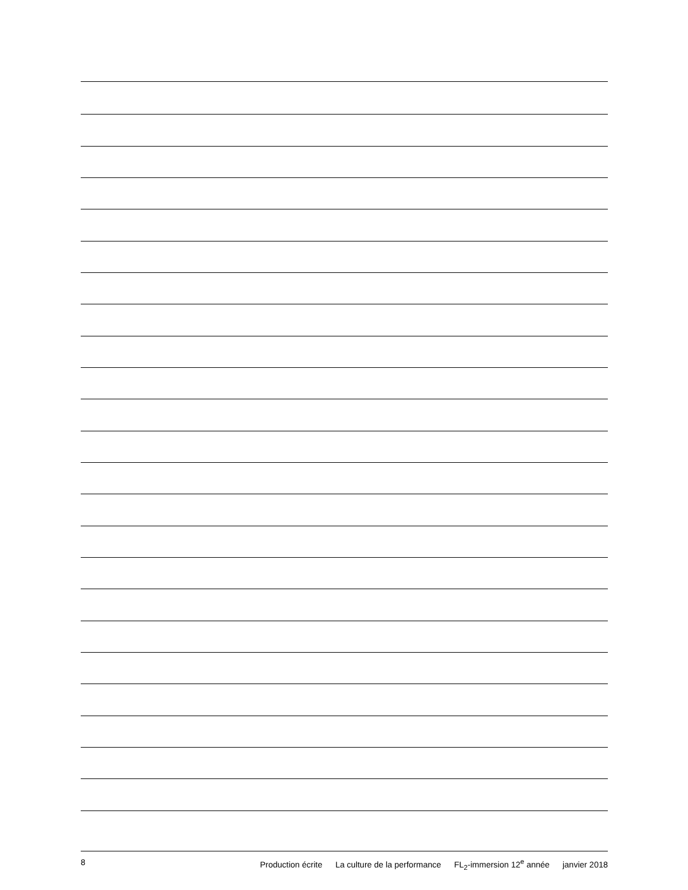8 Production écrite La culture de la performance FL<sub>2</sub>-immersion 12<sup>e</sup> année janvier 2018